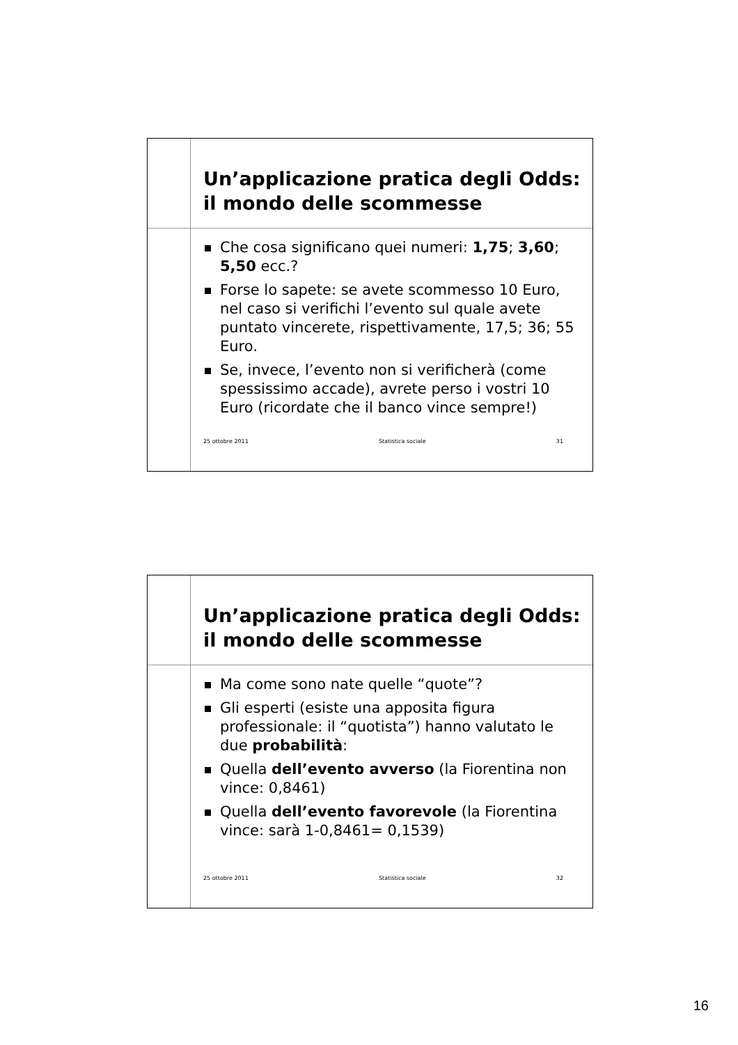Un’applicazione pratica degli Odds:
il mondo delle scommesse
Che cosa significano quei numeri: 1,75; 3,60; 5,50 ecc.?
Forse lo sapete: se avete scommesso 10 Euro, nel caso si verifichi l’evento sul quale avete puntato vincerete, rispettivamente, 17,5; 36; 55 Euro.
Se, invece, l’evento non si verificherà (come spessissimo accade), avrete perso i vostri 10 Euro (ricordate che il banco vince sempre!)
25 ottobre 2011 Statistica sociale 31
Un’applicazione pratica degli Odds:
il mondo delle scommesse
Ma come sono nate quelle “quote”?
Gli esperti (esiste una apposita figura professionale: il “quotista”) hanno valutato le due probabilità:
Quella dell’evento avverso (la Fiorentina non vince: 0,8461)
Quella dell’evento favorevole (la Fiorentina vince: sarà 1-0,8461= 0,1539)
25 ottobre 2011 Statistica sociale 32
16